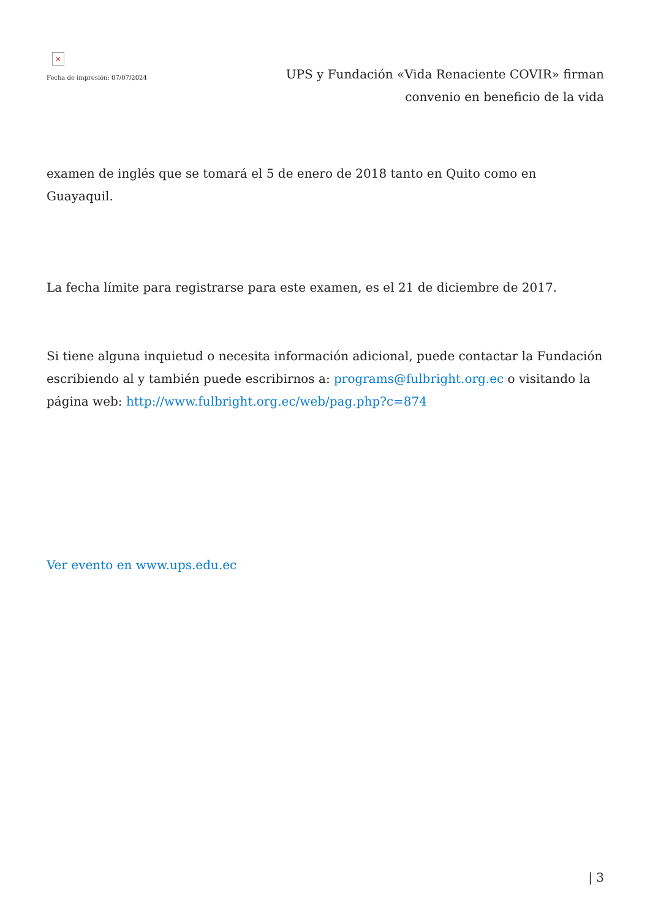×
Fecha de impresión: 07/07/2024
UPS y Fundación «Vida Renaciente COVIR» firman convenio en beneficio de la vida
examen de inglés que se tomará el 5 de enero de 2018 tanto en Quito como en Guayaquil.
La fecha límite para registrarse para este examen, es el 21 de diciembre de 2017.
Si tiene alguna inquietud o necesita información adicional, puede contactar la Fundación escribiendo al y también puede escribirnos a: programs@fulbright.org.ec o visitando la página web: http://www.fulbright.org.ec/web/pag.php?c=874
Ver evento en www.ups.edu.ec
| 3